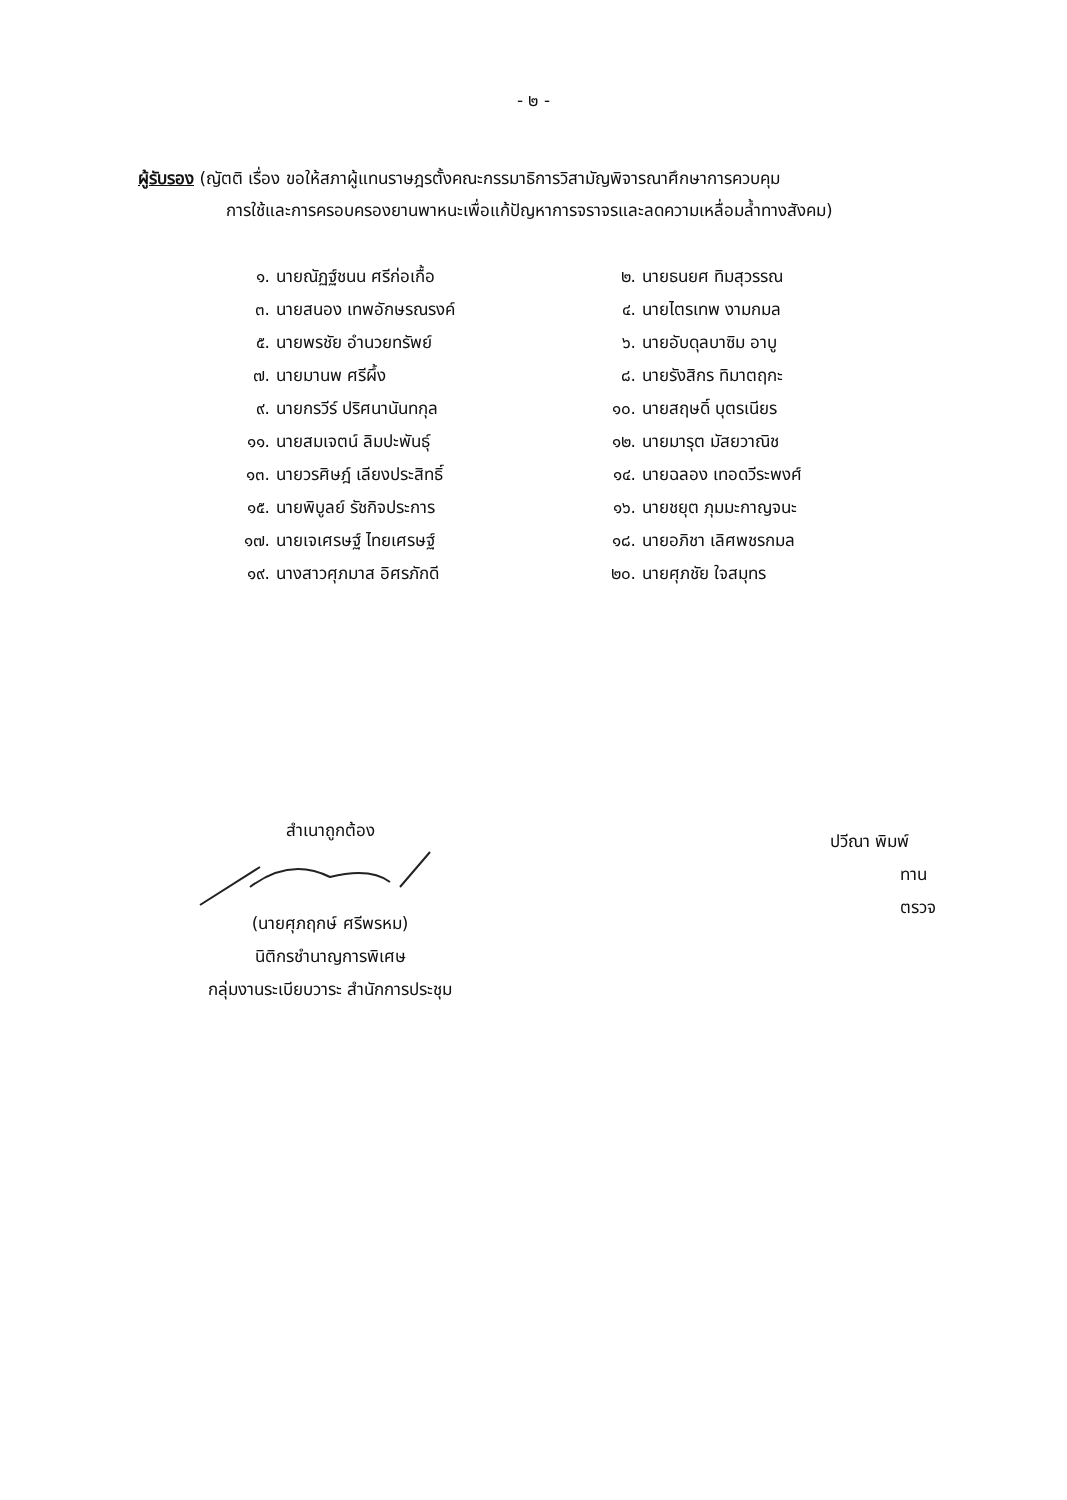- ๒ -
ผู้รับรอง (ญัตติ เรื่อง ขอให้สภาผู้แทนราษฎรตั้งคณะกรรมาธิการวิสามัญพิจารณาศึกษาการควบคุม
การใช้และการครอบครองยานพาหนะเพื่อแก้ปัญหาการจราจรและลดความเหลื่อมล้ำทางสังคม)
| ๑. | นายณัฏฐ์ชนน ศรีก่อเกื้อ | ๒. | นายธนยศ ทิมสุวรรณ |
| ๓. | นายสนอง เทพอักษรณรงค์ | ๔. | นายไตรเทพ งามกมล |
| ๕. | นายพรชัย อำนวยทรัพย์ | ๖. | นายอับดุลบาซิม อาบู |
| ๗. | นายมานพ ศรีผึ้ง | ๘. | นายรังสิกร ทิมาตฤกะ |
| ๙. | นายกรวีร์ ปริศนานันทกุล | ๑๐. | นายสฤษดิ์ บุตรเนียร |
| ๑๑. | นายสมเจตน์ ลิมปะพันธุ์ | ๑๒. | นายมารุต มัสยวาณิช |
| ๑๓. | นายวรศิษฎ์ เลียงประสิทธิ์ | ๑๔. | นายฉลอง เทอดวีระพงศ์ |
| ๑๕. | นายพิบูลย์ รัชกิจประการ | ๑๖. | นายชยุต ภุมมะกาญจนะ |
| ๑๗. | นายเจเศรษฐ์ ไทยเศรษฐ์ | ๑๘. | นายอภิชา เลิศพชรกมล |
| ๑๙. | นางสาวศุภมาส อิศรภักดี | ๒๐. | นายศุภชัย ใจสมุทร |
สำเนาถูกต้อง
(นายศุภฤกษ์ ศรีพรหม)
นิติกรชำนาญการพิเศษ
กลุ่มงานระเบียบวาระ สำนักการประชุม
ปวีณา พิมพ์
ทาน
ตรวจ